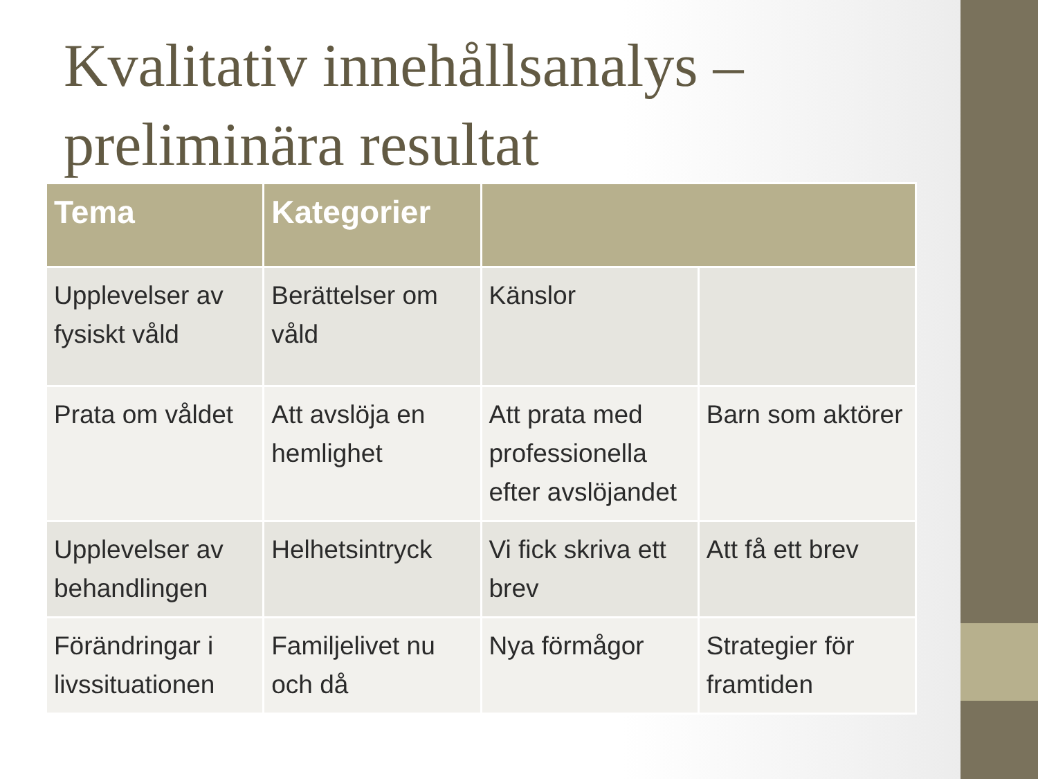Kvalitativ innehållsanalys – preliminära resultat
| Tema | Kategorier | | |
| --- | --- | --- | --- |
| Upplevelser av fysiskt våld | Berättelser om våld | Känslor | |
| Prata om våldet | Att avslöja en hemlighet | Att prata med professionella efter avslöjandet | Barn som aktörer |
| Upplevelser av behandlingen | Helhetsintryck | Vi fick skriva ett brev | Att få ett brev |
| Förändringar i livssituationen | Familjelivet nu och då | Nya förmågor | Strategier för framtiden |